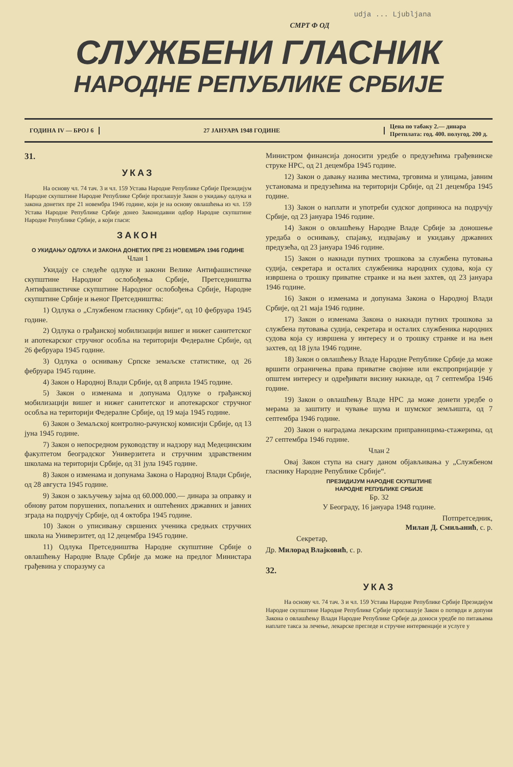udja ... Ljubljana
СМРТ Ф ОД
СЛУЖБЕНИ ГЛАСНИК
НАРОДНЕ РЕПУБЛИКЕ СРБИЈЕ
ГОДИНА IV — БРОЈ 6 27 ЈАНУАРА 1948 ГОДИНЕ
Цена по табаку 2.— динара
Претплата: год. 400. полугод. 200 д.
31.
УКАЗ
На основу чл. 74 тач. 3 и чл. 159 Устава Народне Републике Србије Президијум Народне скупштине Народне Републике Србије проглашује Закон о укидању одлука и закона донетих пре 21 новембра 1946 године, који је на основу овлашћења из чл. 159 Устава Народне Републике Србије донео Законодавни одбор Народне скупштине Народне Републике Србије, а који гласи:
ЗАКОН
О УКИДАЊУ ОДЛУКА И ЗАКОНА ДОНЕТИХ ПРЕ 21 НОВЕМБРА 1946 ГОДИНЕ
Члан 1
Укидају се следеће одлуке и закони Велике Антифашистичке скупштине Народног ослобођења Србије, Претседништва Антифашистичке скупштине Народног ослобођења Србије, Народне скупштине Србије и њеног Претседништва:
1) Одлука о „Службеном гласнику Србије“, од 10 фебруара 1945 године.
2) Одлука о грађанској мобилизацији вишег и нижег санитетског и апотекарског стручног особља на територији Федералне Србије, од 26 фебруара 1945 године.
3) Одлука о оснивању Српске земаљске статистике, од 26 фебруара 1945 године.
4) Закон о Народној Влади Србије, од 8 априла 1945 године.
5) Закон о изменама и допунама Одлуке о грађанској мобилизацији вишег и нижег санитетског и апотекарског стручног особља на територији Федералне Србије, од 19 маја 1945 године.
6) Закон о Земаљској контролно-рачунској комисији Србије, од 13 јуна 1945 године.
7) Закон о непосредном руководству и надзору над Медецинским факултетом београдског Универзитета и стручним здравственим школама на територији Србије, од 31 јула 1945 године.
8) Закон о изменама и допунама Закона о Народној Влади Србије, од 28 августа 1945 године.
9) Закон о закључењу зајма од 60.000.000.— динара за оправку и обнову ратом порушених, попаљених и оштећених државних и јавних зграда на подручју Србије, од 4 октобра 1945 године.
10) Закон о уписивању свршених ученика средњих стручних школа на Универзитет, од 12 децембра 1945 године.
11) Одлука Претседништва Народне скупштине Србије о овлашћењу Народне Владе Србије да може на предлог Министара грађевина у споразуму са
Министром финансија доносити уредбе о предузећима грађевинске струке НРС, од 21 децембра 1945 године.
12) Закон о давању назива местима, трговима и улицама, јавним установама и предузећима на територији Србије, од 21 децембра 1945 године.
13) Закон о наплати и употреби судског доприноса на подручју Србије, од 23 јануара 1946 године.
14) Закон о овлашћењу Народне Владе Србије за доношење уредаба о оснивању, спајању, издвајању и укидању државних предузећа, од 23 јануара 1946 године.
15) Закон о накнади путних трошкова за службена путовања судија, секретара и осталих службеника народних судова, која су извршена о трошку приватне странке и на њен захтев, од 23 јануара 1946 године.
16) Закон о изменама и допунама Закона о Народној Влади Србије, од 21 маја 1946 године.
17) Закон о изменама Закона о накнади путних трошкова за службена путовања судија, секретара и осталих службеника народних судова која су извршена у интересу и о трошку странке и на њен захтев, од 18 јула 1946 године.
18) Закон о овлашћењу Владе Народне Републике Србије да може вршити ограничења права приватне својине или експропријације у општем интересу и одређивати висину накнаде, од 7 септембра 1946 године.
19) Закон о овлашћењу Владе НРС да може донети уредбе о мерама за заштиту и чување шума и шумског земљишта, од 7 септембра 1946 године.
20) Закон о наградама лекарским приправницима-стажерима, од 27 септембра 1946 године.
Члан 2
Овај Закон ступа на снагу даном објављивања у „Службеном гласнику Народне Републике Србије“.
ПРЕЗИДИЈУМ НАРОДНЕ СКУПШТИНЕ
НАРОДНЕ РЕПУБЛИКЕ СРБИЈЕ
Бр. 32
У Београду, 16 јануара 1948 године.
Потпретседник,
Милан Д. Смиљанић, с. р.
Секретар,
Др. Милорад Влајковић, с. р.
32.
УКАЗ
На основу чл. 74 тач. 3 и чл. 159 Устава Народне Републике Србије Президијум Народне скупштине Народне Републике Србије проглашује Закон о потврди и допуни Закона о овлашћењу Влади Народне Републике Србије да доноси уредбе по питањима наплате такса за лечење, лекарске прегледе и стручне интервенције и услуге у